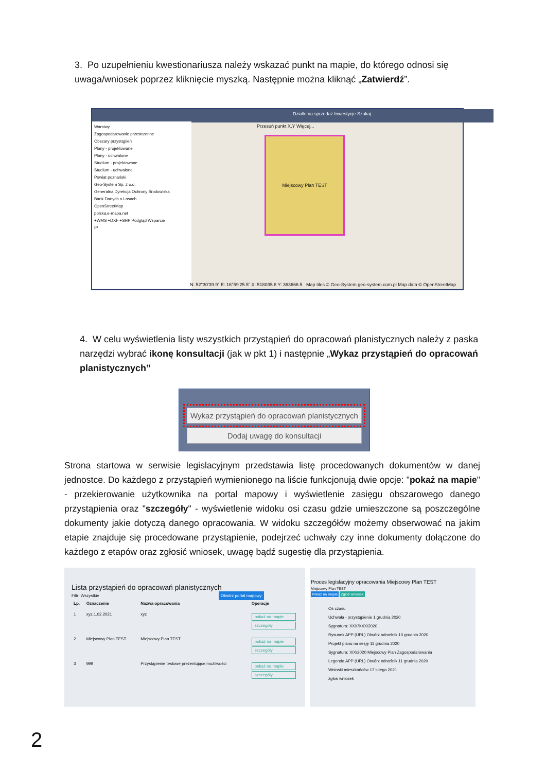3. Po uzupełnieniu kwestionariusza należy wskazać punkt na mapie, do którego odnosi się uwaga/wniosek poprzez kliknięcie myszką. Następnie można kliknąć „Zatwierdź”.
Działki na sprzedaż Inwestycje Szukaj...
Warstwy
Zagospodarowanie przestrzenne
Obszary przystąpień
Plany - projektowane
Plany - uchwalone
Studium - projektowane
Studium - uchwalone
Powiat poznański
Geo-System Sp. z o.o.
Generalna Dyrekcja Ochrony Środowiska
Bank Danych o Lasach
OpenStreetMap
polska.e-mapa.net
+WMS +DXF +SHP Podgląd Wsparcie
IP
Przesuń punkt X,Y Więcej...
Miejscowy Plan TEST
N: 52°30'39.9" E: 16°59'25.5" X: 518035.8 Y: 363666.5 Map tiles © Geo-System geo-system.com.pl Map data © OpenStreetMap
4. W celu wyświetlenia listy wszystkich przystąpień do opracowań planistycznych należy z paska narzędzi wybrać ikonę konsultacji (jak w pkt 1) i następnie „Wykaz przystąpień do opracowań planistycznych”
Wykaz przystąpień do opracowań planistycznych
Dodaj uwagę do konsultacji
Strona startowa w serwisie legislacyjnym przedstawia listę procedowanych dokumentów w danej jednostce. Do każdego z przystąpień wymienionego na liście funkcjonują dwie opcje: "pokaż na mapie" - przekierowanie użytkownika na portal mapowy i wyświetlenie zasięgu obszarowego danego przystąpienia oraz "szczegóły" - wyświetlenie widoku osi czasu gdzie umieszczone są poszczególne dokumenty jakie dotyczą danego opracowania. W widoku szczegółów możemy obserwować na jakim etapie znajduje się procedowane przystąpienie, podejrzeć uchwały czy inne dokumenty dołączone do każdego z etapów oraz zgłosić wniosek, uwagę bądź sugestię dla przystąpienia.
Lista przystąpień do opracowań planistycznych
Filtr: Wszystkie Otwórz portal mapowy
| Lp. | Oznaczenie | Nazwa opracowania | Operacje |
| --- | --- | --- | --- |
| 1 | xyz.1.02.2021 | xyz | pokaż na mapie szczegóły |
| 2 | Miejscowy Plan TEST | Miejscowy Plan TEST | pokaż na mapie szczegóły |
| 3 | 999 | Przystąpienie testowe prezentujące możliwości | pokaż na mapie szczegóły |
Proces legislacyjny opracowania Miejscowy Plan TEST
Miejscowy Plan TEST
Pokaż na mapie Zgłoś wniosek
Oś czasu
Uchwała - przystąpienie 1 grudnia 2020
Sygnatura: XXX/XXX/2020
Rysunek APP (URL) Otwórz odnośnik 10 grudnia 2020
Projekt planu na sesję 11 grudnia 2020
Sygnatura: X/X/2020 Miejscowy Plan Zagospodarowania
Legenda APP (URL) Otwórz odnośnik 11 grudnia 2020
Wnioski mieszkańców 17 lutego 2021
zgłoś wniosek
2